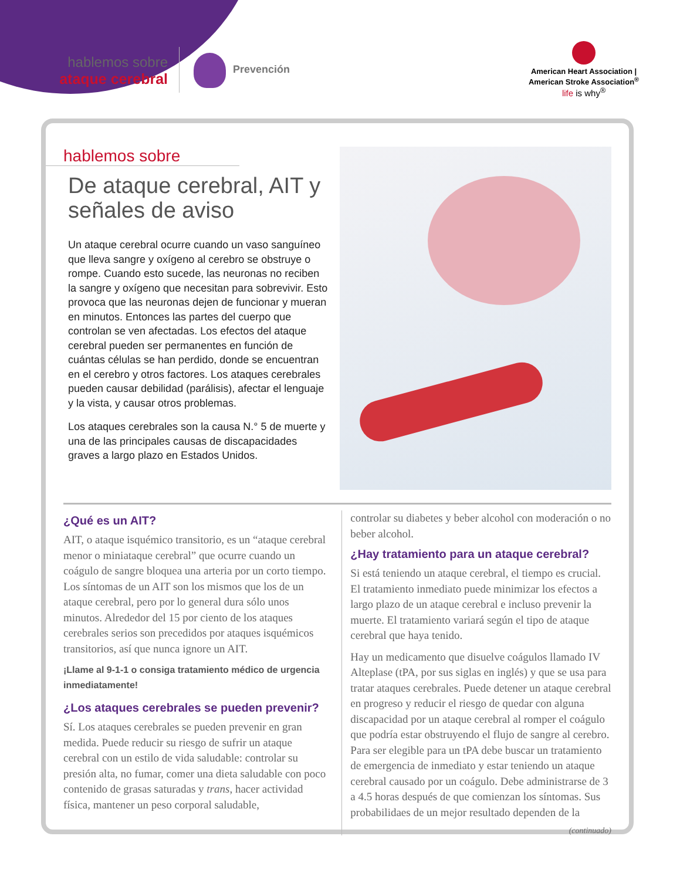hablemos sobre
ataque cerebral
Prevención
American Heart Association | American Stroke Association<sup>®</sup>
life is why<sup>®</sup>
hablemos sobre
De ataque cerebral, AIT y señales de aviso
Un ataque cerebral ocurre cuando un vaso sanguíneo que lleva sangre y oxígeno al cerebro se obstruye o rompe. Cuando esto sucede, las neuronas no reciben la sangre y oxígeno que necesitan para sobrevivir. Esto provoca que las neuronas dejen de funcionar y mueran en minutos. Entonces las partes del cuerpo que controlan se ven afectadas. Los efectos del ataque cerebral pueden ser permanentes en función de cuántas células se han perdido, donde se encuentran en el cerebro y otros factores. Los ataques cerebrales pueden causar debilidad (parálisis), afectar el lenguaje y la vista, y causar otros problemas.
Los ataques cerebrales son la causa N.° 5 de muerte y una de las principales causas de discapacidades graves a largo plazo en Estados Unidos.
¿Qué es un AIT?
AIT, o ataque isquémico transitorio, es un “ataque cerebral menor o miniataque cerebral” que ocurre cuando un coágulo de sangre bloquea una arteria por un corto tiempo. Los síntomas de un AIT son los mismos que los de un ataque cerebral, pero por lo general dura sólo unos minutos. Alrededor del 15 por ciento de los ataques cerebrales serios son precedidos por ataques isquémicos transitorios, así que nunca ignore un AIT.
¡Llame al 9-1-1 o consiga tratamiento médico de urgencia inmediatamente!
¿Los ataques cerebrales se pueden prevenir?
Sí. Los ataques cerebrales se pueden prevenir en gran medida. Puede reducir su riesgo de sufrir un ataque cerebral con un estilo de vida saludable: controlar su presión alta, no fumar, comer una dieta saludable con poco contenido de grasas saturadas y trans, hacer actividad física, mantener un peso corporal saludable,
controlar su diabetes y beber alcohol con moderación o no beber alcohol.
¿Hay tratamiento para un ataque cerebral?
Si está teniendo un ataque cerebral, el tiempo es crucial. El tratamiento inmediato puede minimizar los efectos a largo plazo de un ataque cerebral e incluso prevenir la muerte. El tratamiento variará según el tipo de ataque cerebral que haya tenido.
Hay un medicamento que disuelve coágulos llamado IV Alteplase (tPA, por sus siglas en inglés) y que se usa para tratar ataques cerebrales. Puede detener un ataque cerebral en progreso y reducir el riesgo de quedar con alguna discapacidad por un ataque cerebral al romper el coágulo que podría estar obstruyendo el flujo de sangre al cerebro. Para ser elegible para un tPA debe buscar un tratamiento de emergencia de inmediato y estar teniendo un ataque cerebral causado por un coágulo. Debe administrarse de 3 a 4.5 horas después de que comienzan los síntomas. Sus probabilidaes de un mejor resultado dependen de la
(continuado)